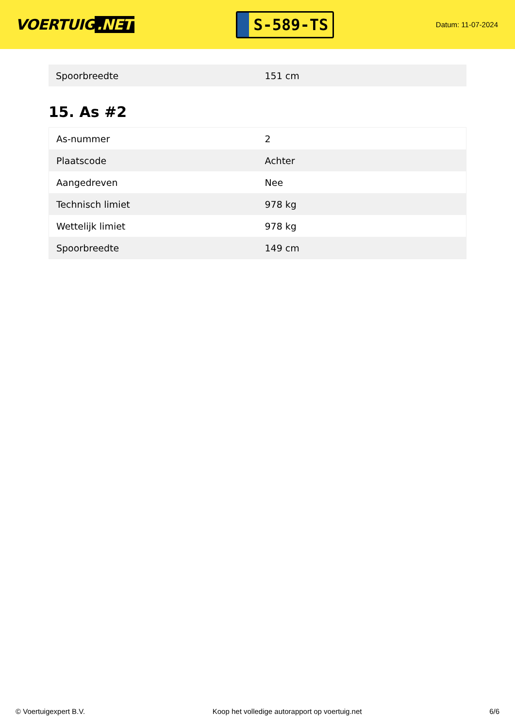VOERTUIG.NET
S-589-TS
Datum: 11-07-2024
| Spoorbreedte | 151 cm |
15. As #2
| As-nummer | 2 |
| Plaatscode | Achter |
| Aangedreven | Nee |
| Technisch limiet | 978 kg |
| Wettelijk limiet | 978 kg |
| Spoorbreedte | 149 cm |
© Voertuigexpert B.V. Koop het volledige autorapport op voertuig.net 6/6